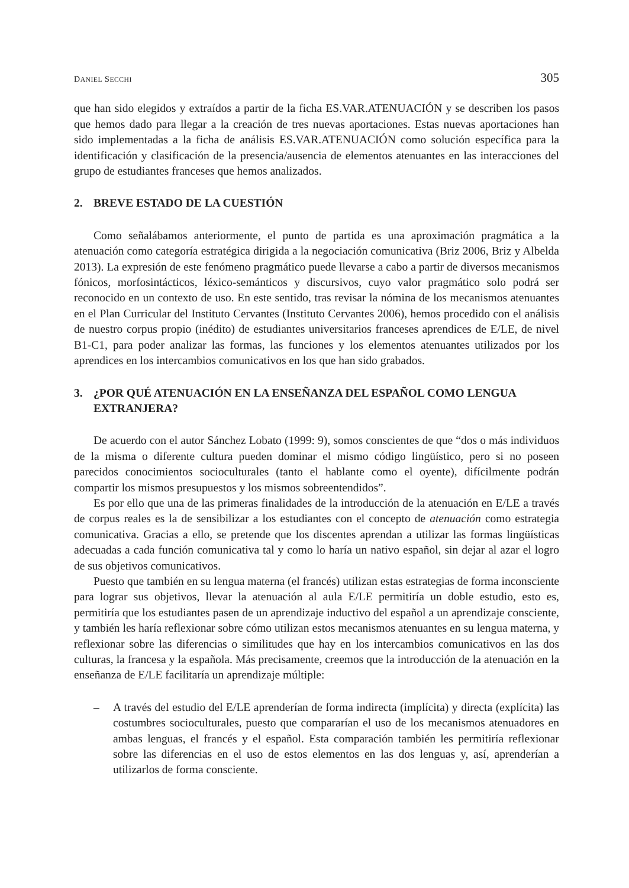DANIEL SECCHI 305
que han sido elegidos y extraídos a partir de la ficha ES.VAR.ATENUACIÓN y se describen los pasos que hemos dado para llegar a la creación de tres nuevas aportaciones. Estas nuevas aportaciones han sido implementadas a la ficha de análisis ES.VAR.ATENUACIÓN como solución específica para la identificación y clasificación de la presencia/ausencia de elementos atenuantes en las interacciones del grupo de estudiantes franceses que hemos analizados.
2. BREVE ESTADO DE LA CUESTIÓN
Como señalábamos anteriormente, el punto de partida es una aproximación pragmática a la atenuación como categoría estratégica dirigida a la negociación comunicativa (Briz 2006, Briz y Albelda 2013). La expresión de este fenómeno pragmático puede llevarse a cabo a partir de diversos mecanismos fónicos, morfosintácticos, léxico-semánticos y discursivos, cuyo valor pragmático solo podrá ser reconocido en un contexto de uso. En este sentido, tras revisar la nómina de los mecanismos atenuantes en el Plan Curricular del Instituto Cervantes (Instituto Cervantes 2006), hemos procedido con el análisis de nuestro corpus propio (inédito) de estudiantes universitarios franceses aprendices de E/LE, de nivel B1-C1, para poder analizar las formas, las funciones y los elementos atenuantes utilizados por los aprendices en los intercambios comunicativos en los que han sido grabados.
3. ¿POR QUÉ ATENUACIÓN EN LA ENSEÑANZA DEL ESPAÑOL COMO LENGUA EXTRANJERA?
De acuerdo con el autor Sánchez Lobato (1999: 9), somos conscientes de que “dos o más individuos de la misma o diferente cultura pueden dominar el mismo código lingüístico, pero si no poseen parecidos conocimientos socioculturales (tanto el hablante como el oyente), difícilmente podrán compartir los mismos presupuestos y los mismos sobreentendidos”.
Es por ello que una de las primeras finalidades de la introducción de la atenuación en E/LE a través de corpus reales es la de sensibilizar a los estudiantes con el concepto de atenuación como estrategia comunicativa. Gracias a ello, se pretende que los discentes aprendan a utilizar las formas lingüísticas adecuadas a cada función comunicativa tal y como lo haría un nativo español, sin dejar al azar el logro de sus objetivos comunicativos.
Puesto que también en su lengua materna (el francés) utilizan estas estrategias de forma inconsciente para lograr sus objetivos, llevar la atenuación al aula E/LE permitiría un doble estudio, esto es, permitiría que los estudiantes pasen de un aprendizaje inductivo del español a un aprendizaje consciente, y también les haría reflexionar sobre cómo utilizan estos mecanismos atenuantes en su lengua materna, y reflexionar sobre las diferencias o similitudes que hay en los intercambios comunicativos en las dos culturas, la francesa y la española. Más precisamente, creemos que la introducción de la atenuación en la enseñanza de E/LE facilitaría un aprendizaje múltiple:
– A través del estudio del E/LE aprenderían de forma indirecta (implícita) y directa (explícita) las costumbres socioculturales, puesto que compararían el uso de los mecanismos atenuadores en ambas lenguas, el francés y el español. Esta comparación también les permitiría reflexionar sobre las diferencias en el uso de estos elementos en las dos lenguas y, así, aprenderían a utilizarlos de forma consciente.